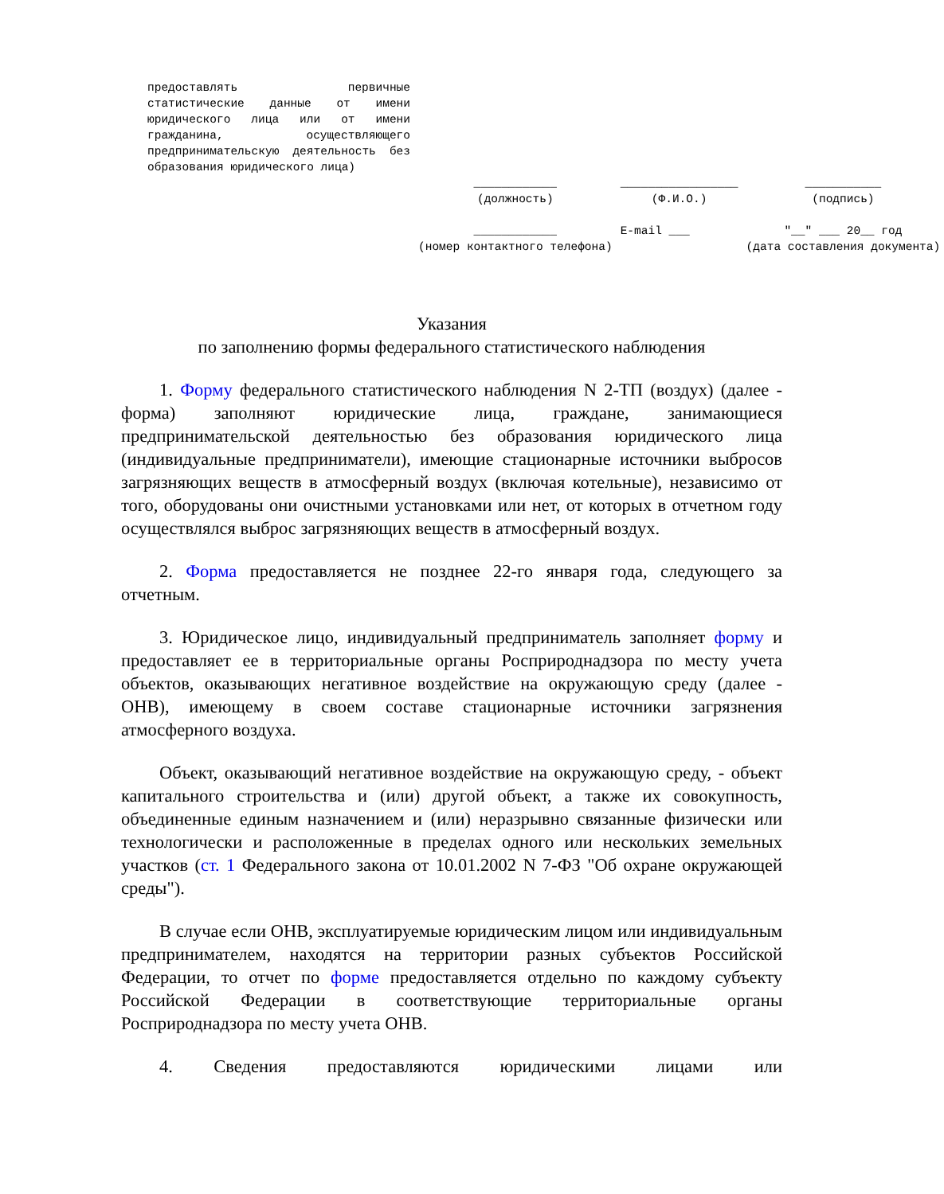| предоставлять первичные статистические данные от имени юридического лица или от имени гражданина, осуществляющего предпринимательскую деятельность без образования юридического лица) | ____________ (должность) | _________________ (Ф.И.О.) | ___________ (подпись) |
| | ____________ (номер контактного телефона) | E-mail ___ | "__" ___ 20__ год (дата составления документа) |
Указания
по заполнению формы федерального статистического наблюдения
1. Форму федерального статистического наблюдения N 2-ТП (воздух) (далее - форма) заполняют юридические лица, граждане, занимающиеся предпринимательской деятельностью без образования юридического лица (индивидуальные предприниматели), имеющие стационарные источники выбросов загрязняющих веществ в атмосферный воздух (включая котельные), независимо от того, оборудованы они очистными установками или нет, от которых в отчетном году осуществлялся выброс загрязняющих веществ в атмосферный воздух.
2. Форма предоставляется не позднее 22-го января года, следующего за отчетным.
3. Юридическое лицо, индивидуальный предприниматель заполняет форму и предоставляет ее в территориальные органы Росприроднадзора по месту учета объектов, оказывающих негативное воздействие на окружающую среду (далее - ОНВ), имеющему в своем составе стационарные источники загрязнения атмосферного воздуха.
Объект, оказывающий негативное воздействие на окружающую среду, - объект капитального строительства и (или) другой объект, а также их совокупность, объединенные единым назначением и (или) неразрывно связанные физически или технологически и расположенные в пределах одного или нескольких земельных участков (ст. 1 Федерального закона от 10.01.2002 N 7-ФЗ "Об охране окружающей среды").
В случае если ОНВ, эксплуатируемые юридическим лицом или индивидуальным предпринимателем, находятся на территории разных субъектов Российской Федерации, то отчет по форме предоставляется отдельно по каждому субъекту Российской Федерации в соответствующие территориальные органы Росприроднадзора по месту учета ОНВ.
4. Сведения предоставляются юридическими лицами или